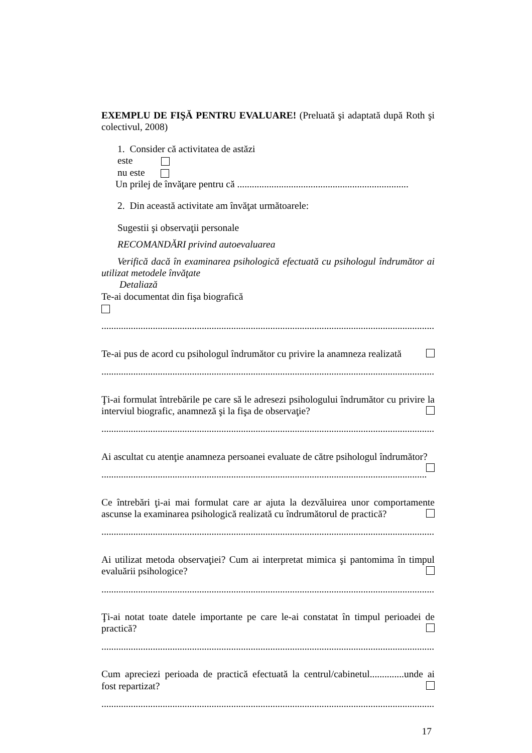EXEMPLU DE FIŞĂ PENTRU EVALUARE! (Preluată şi adaptată după Roth şi colectivul, 2008)
1. Consider că activitatea de astăzi
este
nu este
Un prilej de învăţare pentru că ......................................................................
2. Din această activitate am învăţat următoarele:
Sugestii şi observaţii personale
RECOMANDĂRI privind autoevaluarea
Verifică dacă în examinarea psihologică efectuată cu psihologul îndrumător ai utilizat metodele învăţate
Detaliază
Te-ai documentat din fişa biografică
........................................................................................................................................
Te-ai pus de acord cu psihologul îndrumător cu privire la anamneza realizată
........................................................................................................................................
Ţi-ai formulat întrebările pe care să le adresezi psihologului îndrumător cu privire la interviul biografic, anamneză şi la fişa de observaţie?
........................................................................................................................................
Ai ascultat cu atenţie anamneza persoanei evaluate de către psihologul îndrumător?
........................................................................................................................................
Ce întrebări ţi-ai mai formulat care ar ajuta la dezvăluirea unor comportamente ascunse la examinarea psihologică realizată cu îndrumătorul de practică?
........................................................................................................................................
Ai utilizat metoda observaţiei? Cum ai interpretat mimica şi pantomima în timpul evaluării psihologice?
........................................................................................................................................
Ţi-ai notat toate datele importante pe care le-ai constatat în timpul perioadei de practică?
........................................................................................................................................
Cum apreciezi perioada de practică efectuată la centrul/cabinetul..............unde ai fost repartizat?
........................................................................................................................................
17